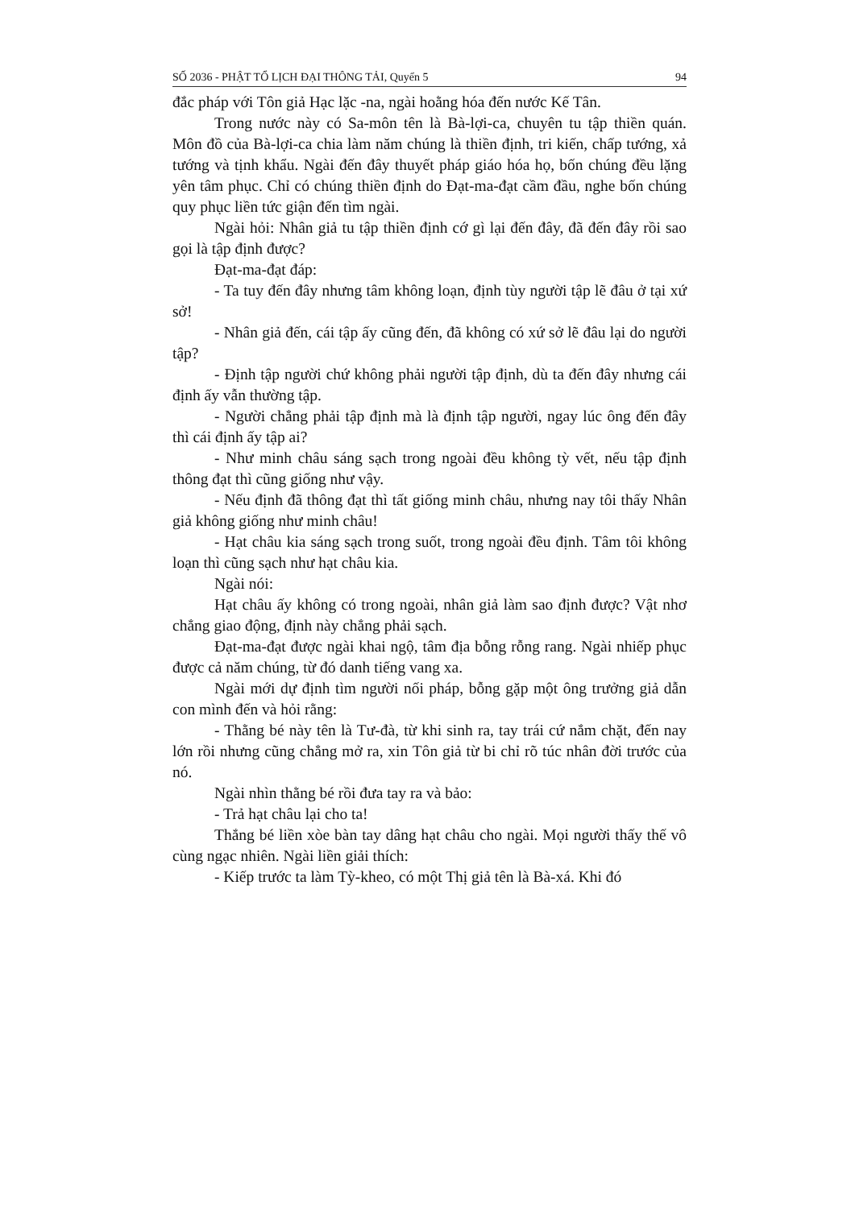SỐ 2036 - PHẬT TỔ LỊCH ĐẠI THÔNG TẢI, Quyển 5 94
đắc pháp với Tôn giả Hạc lặc -na, ngài hoằng hóa đến nước Kế Tân.
Trong nước này có Sa-môn tên là Bà-lợi-ca, chuyên tu tập thiền quán. Môn đồ của Bà-lợi-ca chia làm năm chúng là thiền định, tri kiến, chấp tướng, xả tướng và tịnh khẩu. Ngài đến đây thuyết pháp giáo hóa họ, bốn chúng đều lặng yên tâm phục. Chỉ có chúng thiền định do Đạt-ma-đạt cầm đầu, nghe bốn chúng quy phục liền tức giận đến tìm ngài.
Ngài hỏi: Nhân giả tu tập thiền định cớ gì lại đến đây, đã đến đây rồi sao gọi là tập định được?
Đạt-ma-đạt đáp:
- Ta tuy đến đây nhưng tâm không loạn, định tùy người tập lẽ đâu ở tại xứ sở!
- Nhân giả đến, cái tập ấy cũng đến, đã không có xứ sở lẽ đâu lại do người tập?
- Định tập người chứ không phải người tập định, dù ta đến đây nhưng cái định ấy vẫn thường tập.
- Người chẳng phải tập định mà là định tập người, ngay lúc ông đến đây thì cái định ấy tập ai?
- Như minh châu sáng sạch trong ngoài đều không tỳ vết, nếu tập định thông đạt thì cũng giống như vậy.
- Nếu định đã thông đạt thì tất giống minh châu, nhưng nay tôi thấy Nhân giả không giống như minh châu!
- Hạt châu kia sáng sạch trong suốt, trong ngoài đều định. Tâm tôi không loạn thì cũng sạch như hạt châu kia.
Ngài nói:
Hạt châu ấy không có trong ngoài, nhân giả làm sao định được? Vật nhơ chẳng giao động, định này chẳng phải sạch.
Đạt-ma-đạt được ngài khai ngộ, tâm địa bỗng rỗng rang. Ngài nhiếp phục được cả năm chúng, từ đó danh tiếng vang xa.
Ngài mới dự định tìm người nối pháp, bỗng gặp một ông trưởng giả dẫn con mình đến và hỏi rằng:
- Thằng bé này tên là Tư-đà, từ khi sinh ra, tay trái cứ nắm chặt, đến nay lớn rồi nhưng cũng chẳng mở ra, xin Tôn giả từ bi chỉ rõ túc nhân đời trước của nó.
Ngài nhìn thằng bé rồi đưa tay ra và bảo:
- Trả hạt châu lại cho ta!
Thắng bé liền xòe bàn tay dâng hạt châu cho ngài. Mọi người thấy thế vô cùng ngạc nhiên. Ngài liền giải thích:
- Kiếp trước ta làm Tỳ-kheo, có một Thị giả tên là Bà-xá. Khi đó